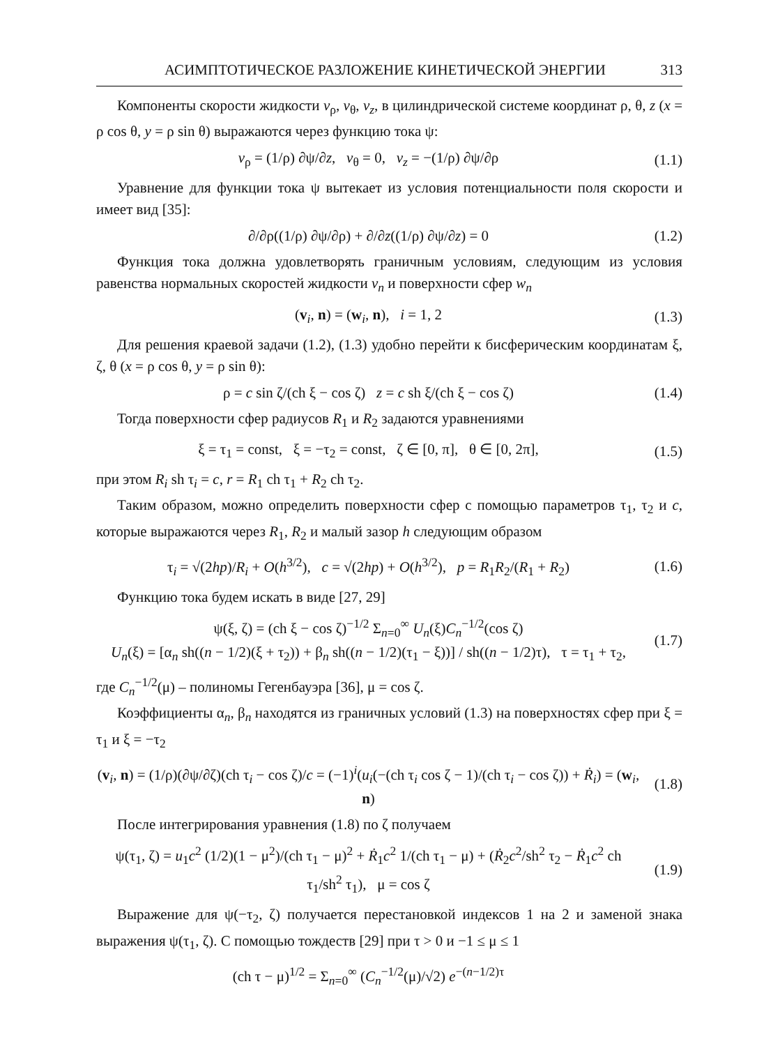АСИМПТОТИЧЕСКОЕ РАЗЛОЖЕНИЕ КИНЕТИЧЕСКОЙ ЭНЕРГИИ 313
Компоненты скорости жидкости v<sub>ρ</sub>, v<sub>θ</sub>, v<sub>z</sub>, в цилиндрической системе координат ρ, θ, z (x = ρ cos θ, y = ρ sin θ) выражаются через функцию тока ψ:
v<sub>ρ</sub> = (1/ρ) ∂ψ/∂z, v<sub>θ</sub> = 0, v<sub>z</sub> = −(1/ρ) ∂ψ/∂ρ
(1.1)
Уравнение для функции тока ψ вытекает из условия потенциальности поля скорости и имеет вид [35]:
∂/∂ρ((1/ρ) ∂ψ/∂ρ) + ∂/∂z((1/ρ) ∂ψ/∂z) = 0
(1.2)
Функция тока должна удовлетворять граничным условиям, следующим из условия равенства нормальных скоростей жидкости v<sub>n</sub> и поверхности сфер w<sub>n</sub>
(v<sub>i</sub>, n) = (w<sub>i</sub>, n), i = 1, 2
(1.3)
Для решения краевой задачи (1.2), (1.3) удобно перейти к бисферическим координатам ξ, ζ, θ (x = ρ cos θ, y = ρ sin θ):
ρ = c sin ζ/(ch ξ − cos ζ) z = c sh ξ/(ch ξ − cos ζ)
(1.4)
Тогда поверхности сфер радиусов R<sub>1</sub> и R<sub>2</sub> задаются уравнениями
ξ = τ<sub>1</sub> = const, ξ = −τ<sub>2</sub> = const, ζ ∈ [0, π], θ ∈ [0, 2π],
(1.5)
при этом R<sub>i</sub> sh τ<sub>i</sub> = c, r = R<sub>1</sub> ch τ<sub>1</sub> + R<sub>2</sub> ch τ<sub>2</sub>.
Таким образом, можно определить поверхности сфер с помощью параметров τ<sub>1</sub>, τ<sub>2</sub> и c, которые выражаются через R<sub>1</sub>, R<sub>2</sub> и малый зазор h следующим образом
τ<sub>i</sub> = √(2hp)/R<sub>i</sub> + O(h<sup>3/2</sup>), c = √(2hp) + O(h<sup>3/2</sup>), p = R<sub>1</sub>R<sub>2</sub>/(R<sub>1</sub> + R<sub>2</sub>)
(1.6)
Функцию тока будем искать в виде [27, 29]
ψ(ξ, ζ) = (ch ξ − cos ζ)<sup>−1/2</sup> Σ<sub>n=0</sub><sup>∞</sup> U<sub>n</sub>(ξ)C<sub>n</sub><sup>−1/2</sup>(cos ζ)
U<sub>n</sub>(ξ) = [α<sub>n</sub> sh((n − 1/2)(ξ + τ<sub>2</sub>)) + β<sub>n</sub> sh((n − 1/2)(τ<sub>1</sub> − ξ))] / sh((n − 1/2)τ), τ = τ<sub>1</sub> + τ<sub>2</sub>,
(1.7)
где C<sub>n</sub><sup>−1/2</sup>(μ) – полиномы Гегенбауэра [36], μ = cos ζ.
Коэффициенты α<sub>n</sub>, β<sub>n</sub> находятся из граничных условий (1.3) на поверхностях сфер при ξ = τ<sub>1</sub> и ξ = −τ<sub>2</sub>
(v<sub>i</sub>, n) = (1/ρ)(∂ψ/∂ζ)(ch τ<sub>i</sub> − cos ζ)/c = (−1)<sup>i</sup>(u<sub>i</sub>(−(ch τ<sub>i</sub> cos ζ − 1)/(ch τ<sub>i</sub> − cos ζ)) + Ṙ<sub>i</sub>) = (w<sub>i</sub>, n)
(1.8)
После интегрирования уравнения (1.8) по ζ получаем
ψ(τ<sub>1</sub>, ζ) = u<sub>1</sub>c<sup>2</sup> (1/2)(1 − μ<sup>2</sup>)/(ch τ<sub>1</sub> − μ)<sup>2</sup> + Ṙ<sub>1</sub>c<sup>2</sup> 1/(ch τ<sub>1</sub> − μ) + (Ṙ<sub>2</sub>c<sup>2</sup>/sh<sup>2</sup> τ<sub>2</sub> − Ṙ<sub>1</sub>c<sup>2</sup> ch τ<sub>1</sub>/sh<sup>2</sup> τ<sub>1</sub>), μ = cos ζ
(1.9)
Выражение для ψ(−τ<sub>2</sub>, ζ) получается перестановкой индексов 1 на 2 и заменой знака выражения ψ(τ<sub>1</sub>, ζ). С помощью тождеств [29] при τ > 0 и −1 ≤ μ ≤ 1
(ch τ − μ)<sup>1/2</sup> = Σ<sub>n=0</sub><sup>∞</sup> (C<sub>n</sub><sup>−1/2</sup>(μ)/√2) e<sup>−(n−1/2)τ</sup>